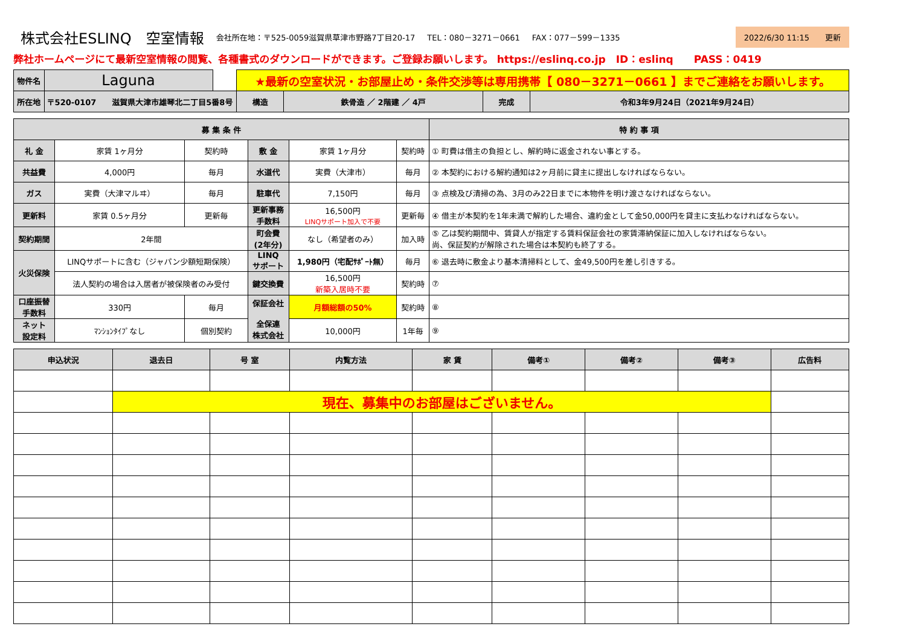株式会社ESLINQ　空室情報
会社所在地：〒525-0059滋賀県草津市野路7丁目20-17 TEL：080－3271－0661 FAX：077－599－1335 2022/6/30 11:15　　更新
弊社ホームページにて最新空室情報の閲覧、各種書式のダウンロードができます。ご登録お願いします。 https://eslinq.co.jp　ID：eslinq　　PASS：0419
| 物件名 | Laguna | | ★最新の空室状況・お部屋止め・条件交渉等は専用携帯【 080－3271－0661 】までご連絡をお願いします。 | | | |
| 所在地 | 〒520-0107 滋賀県大津市雄琴北二丁目5番8号 | | 構造 | 鉄骨造 ／ 2階建 ／ 4戸 | 完成 | 令和3年9月24日（2021年9月24日） |
| 募 集 条 件 | | | | | | 特 約 事 項 |
| 礼 金 | 家賃 1ヶ月分 | 契約時 | 敷 金 | 家賃 1ヶ月分 | 契約時 | ① 町費は借主の負担とし、解約時に返金されない事とする。 |
| 共益費 | 4,000円 | 毎月 | 水道代 | 実費（大津市） | 毎月 | ② 本契約における解約通知は2ヶ月前に貸主に提出しなければならない。 |
| ガス | 実費（大津マルヰ） | 毎月 | 駐車代 | 7,150円 | 毎月 | ③ 点検及び清掃の為、3月のみ22日までに本物件を明け渡さなければならない。 |
| 更新料 | 家賃 0.5ヶ月分 | 更新毎 | 更新事務 手数料 | 16,500円 LINQサポート加入で不要 | 更新毎 | ④ 借主が本契約を1年未満で解約した場合、違約金として金50,000円を貸主に支払わなければならない。 |
| 契約期間 | 2年間 | | 町会費 (2年分) | なし（希望者のみ） | 加入時 | ⑤ 乙は契約期間中、賃貸人が指定する賃料保証会社の家賃滞納保証に加入しなければならない。 尚、保証契約が解除された場合は本契約も終了する。 |
| 火災保険 | LINQサポートに含む（ジャパン少額短期保険） | | LINQ サポート | 1,980円（宅配ｻﾎﾟｰﾄ無） | 毎月 | ⑥ 退去時に敷金より基本清掃料として、金49,500円を差し引きする。 |
| | 法人契約の場合は入居者が被保険者のみ受付 | | 鍵交換費 | 16,500円 新築入居時不要 | 契約時 | ⑦ |
| 口座振替 手数料 | 330円 | 毎月 | 保証会社 全保連 株式会社 | 月額総額の50% | 契約時 | ⑧ |
| ネット 設定料 | ﾏﾝｼｮﾝﾀｲﾌﾟなし | 個別契約 | | 10,000円 | 1年毎 | ⑨ |
| 申込状況 | 退去日 | 号 室 | 内覧方法 | 家 賃 | 備考① | 備考② | 備考③ | 広告料 |
| | 現在、募集中のお部屋はございません。 | | | | | | | |